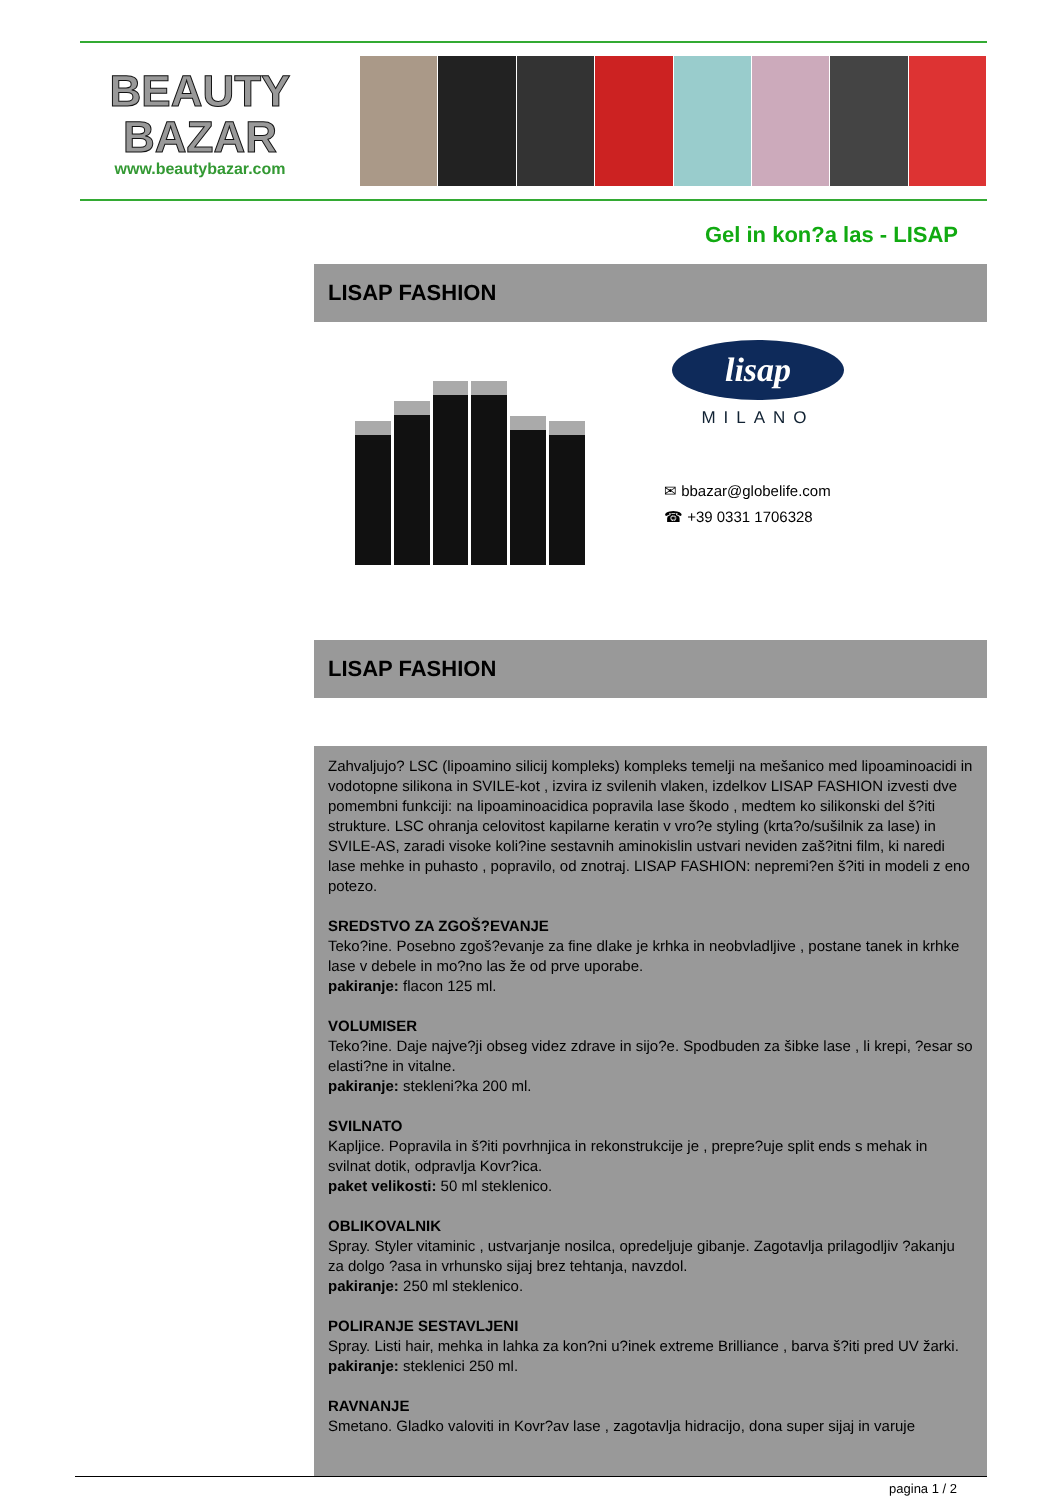BEAUTY
BAZAR
www.beautybazar.com
Gel in kon?a las - LISAP
LISAP FASHION
lisap
MILANO
✉ bbazar@globelife.com
☎ +39 0331 1706328
LISAP FASHION
Zahvaljujo? LSC (lipoamino silicij kompleks) kompleks temelji na mešanico med lipoaminoacidi in vodotopne silikona in SVILE-kot , izvira iz svilenih vlaken, izdelkov LISAP FASHION izvesti dve pomembni funkciji: na lipoaminoacidica popravila lase škodo , medtem ko silikonski del š?iti strukture. LSC ohranja celovitost kapilarne keratin v vro?e styling (krta?o/sušilnik za lase) in SVILE-AS, zaradi visoke koli?ine sestavnih aminokislin ustvari neviden zaš?itni film, ki naredi lase mehke in puhasto , popravilo, od znotraj. LISAP FASHION: nepremi?en š?iti in modeli z eno potezo.
SREDSTVO ZA ZGOŠ?EVANJE
Teko?ine. Posebno zgoš?evanje za fine dlake je krhka in neobvladljive , postane tanek in krhke lase v debele in mo?no las že od prve uporabe.
pakiranje: flacon 125 ml.
VOLUMISER
Teko?ine. Daje najve?ji obseg videz zdrave in sijo?e. Spodbuden za šibke lase , li krepi, ?esar so elasti?ne in vitalne.
pakiranje: stekleni?ka 200 ml.
SVILNATO
Kapljice. Popravila in š?iti povrhnjica in rekonstrukcije je , prepre?uje split ends s mehak in svilnat dotik, odpravlja Kovr?ica.
paket velikosti: 50 ml steklenico.
OBLIKOVALNIK
Spray. Styler vitaminic , ustvarjanje nosilca, opredeljuje gibanje. Zagotavlja prilagodljiv ?akanju za dolgo ?asa in vrhunsko sijaj brez tehtanja, navzdol.
pakiranje: 250 ml steklenico.
POLIRANJE SESTAVLJENI
Spray. Listi hair, mehka in lahka za kon?ni u?inek extreme Brilliance , barva š?iti pred UV žarki.
pakiranje: steklenici 250 ml.
RAVNANJE
Smetano. Gladko valoviti in Kovr?av lase , zagotavlja hidracijo, dona super sijaj in varuje
pagina 1 / 2